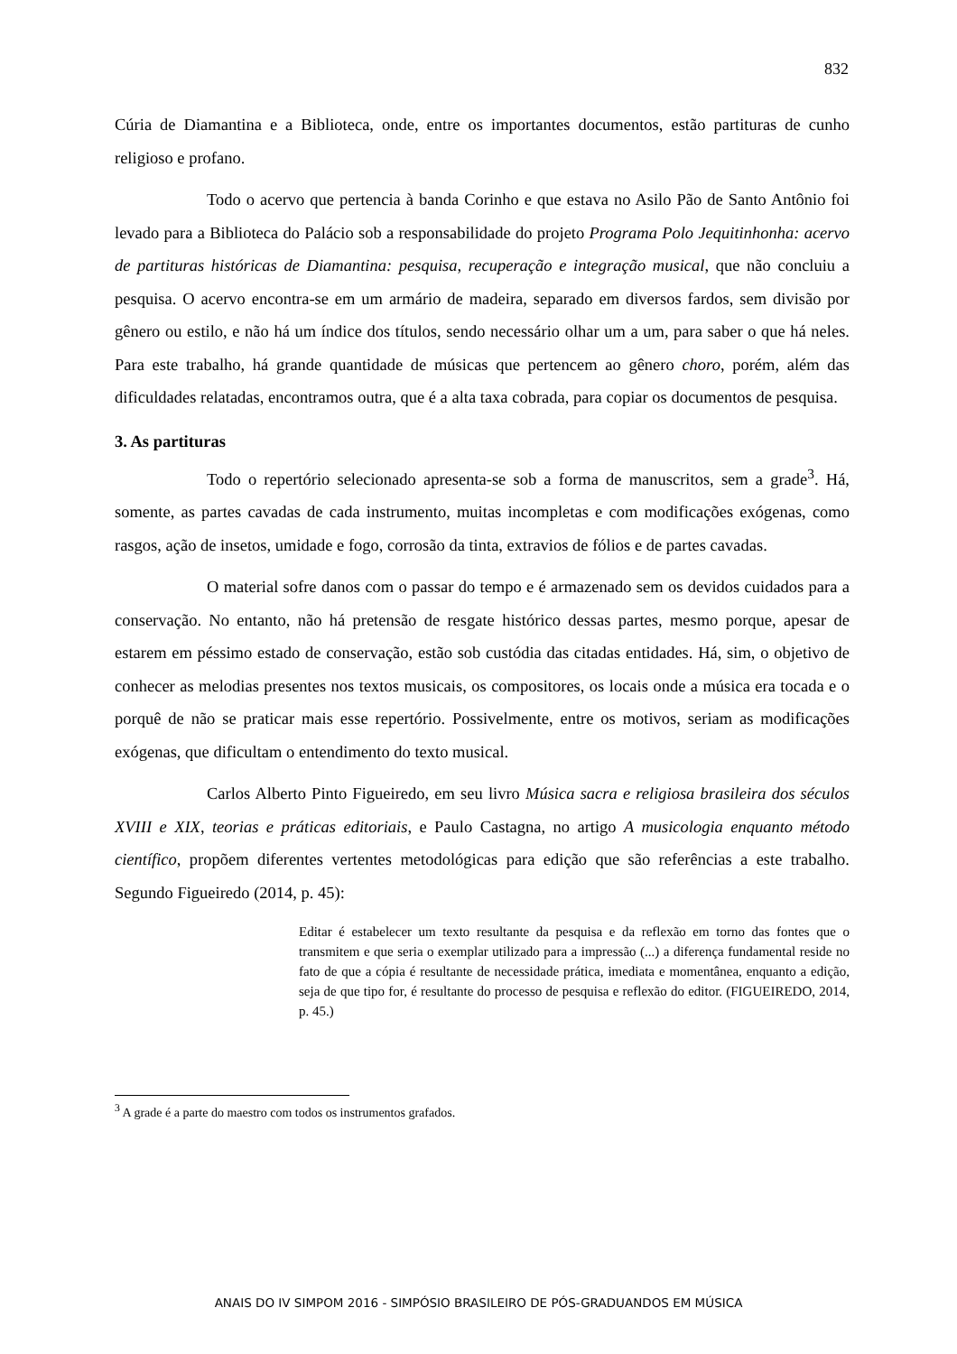832
Cúria de Diamantina e a Biblioteca, onde, entre os importantes documentos, estão partituras de cunho religioso e profano.
Todo o acervo que pertencia à banda Corinho e que estava no Asilo Pão de Santo Antônio foi levado para a Biblioteca do Palácio sob a responsabilidade do projeto Programa Polo Jequitinhonha: acervo de partituras históricas de Diamantina: pesquisa, recuperação e integração musical, que não concluiu a pesquisa. O acervo encontra-se em um armário de madeira, separado em diversos fardos, sem divisão por gênero ou estilo, e não há um índice dos títulos, sendo necessário olhar um a um, para saber o que há neles. Para este trabalho, há grande quantidade de músicas que pertencem ao gênero choro, porém, além das dificuldades relatadas, encontramos outra, que é a alta taxa cobrada, para copiar os documentos de pesquisa.
3. As partituras
Todo o repertório selecionado apresenta-se sob a forma de manuscritos, sem a grade<sup>3</sup>. Há, somente, as partes cavadas de cada instrumento, muitas incompletas e com modificações exógenas, como rasgos, ação de insetos, umidade e fogo, corrosão da tinta, extravios de fólios e de partes cavadas.
O material sofre danos com o passar do tempo e é armazenado sem os devidos cuidados para a conservação. No entanto, não há pretensão de resgate histórico dessas partes, mesmo porque, apesar de estarem em péssimo estado de conservação, estão sob custódia das citadas entidades. Há, sim, o objetivo de conhecer as melodias presentes nos textos musicais, os compositores, os locais onde a música era tocada e o porquê de não se praticar mais esse repertório. Possivelmente, entre os motivos, seriam as modificações exógenas, que dificultam o entendimento do texto musical.
Carlos Alberto Pinto Figueiredo, em seu livro Música sacra e religiosa brasileira dos séculos XVIII e XIX, teorias e práticas editoriais, e Paulo Castagna, no artigo A musicologia enquanto método científico, propõem diferentes vertentes metodológicas para edição que são referências a este trabalho. Segundo Figueiredo (2014, p. 45):
Editar é estabelecer um texto resultante da pesquisa e da reflexão em torno das fontes que o transmitem e que seria o exemplar utilizado para a impressão (...) a diferença fundamental reside no fato de que a cópia é resultante de necessidade prática, imediata e momentânea, enquanto a edição, seja de que tipo for, é resultante do processo de pesquisa e reflexão do editor. (FIGUEIREDO, 2014, p. 45.)
<sup>3</sup> A grade é a parte do maestro com todos os instrumentos grafados.
ANAIS DO IV SIMPOM 2016 - SIMPÓSIO BRASILEIRO DE PÓS-GRADUANDOS EM MÚSICA